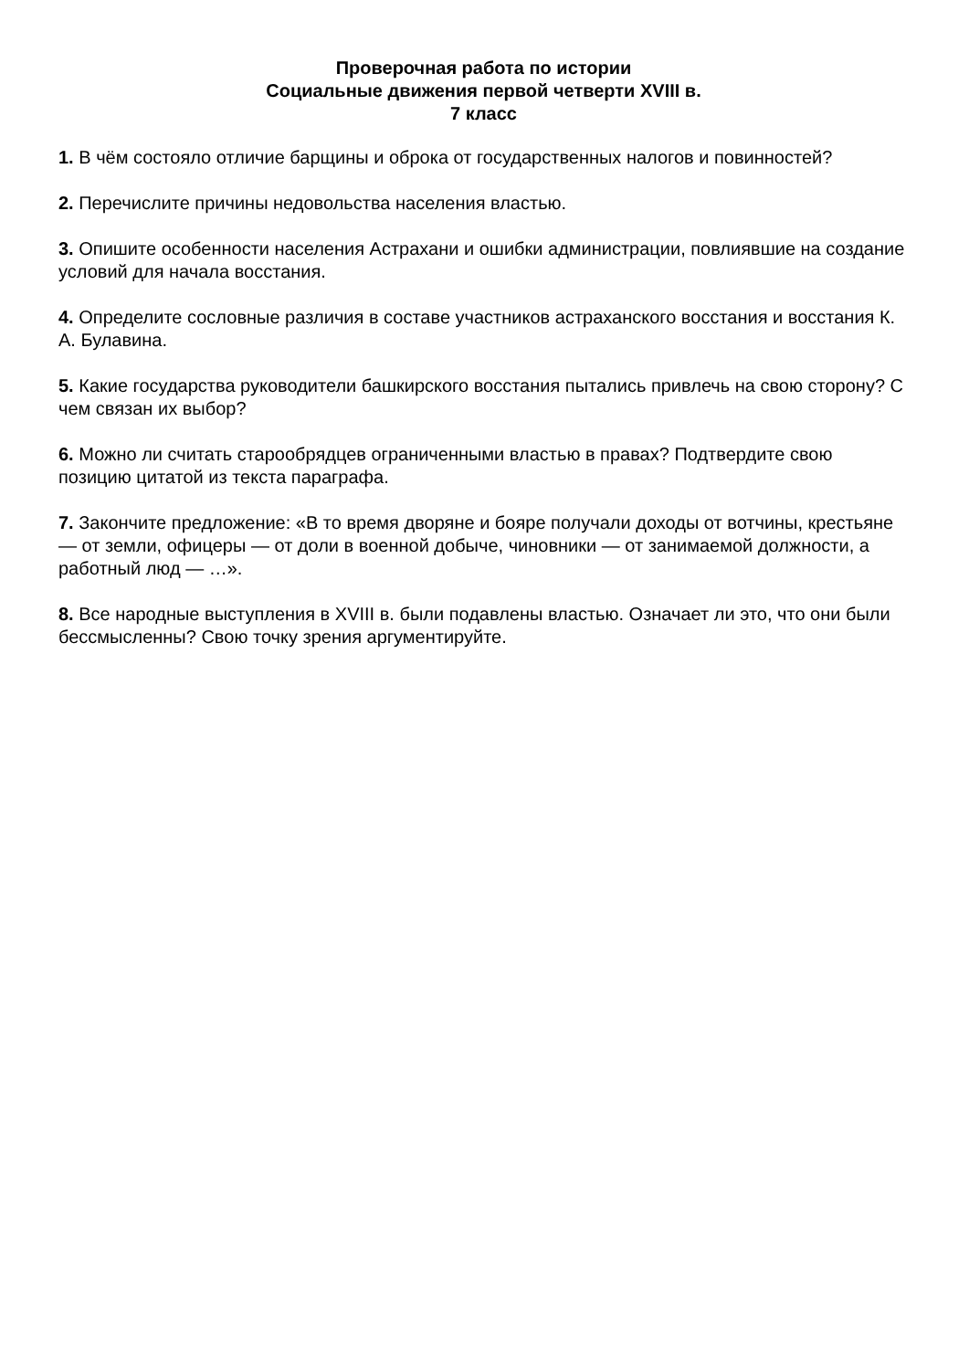Проверочная работа по истории
Социальные движения первой четверти XVIII в.
7 класс
1. В чём состояло отличие барщины и оброка от государственных налогов и повинностей?
2. Перечислите причины недовольства населения властью.
3. Опишите особенности населения Астрахани и ошибки администрации, повлиявшие на создание условий для начала восстания.
4. Определите сословные различия в составе участников астраханского восстания и восстания К. А. Булавина.
5. Какие государства руководители башкирского восстания пытались привлечь на свою сторону? С чем связан их выбор?
6. Можно ли считать старообрядцев ограниченными властью в правах? Подтвердите свою позицию цитатой из текста параграфа.
7. Закончите предложение: «В то время дворяне и бояре получали доходы от вотчины, крестьяне — от земли, офицеры — от доли в военной добыче, чиновники — от занимаемой должности, а работный люд — …».
8. Все народные выступления в XVIII в. были подавлены властью. Означает ли это, что они были бессмысленны? Свою точку зрения аргументируйте.